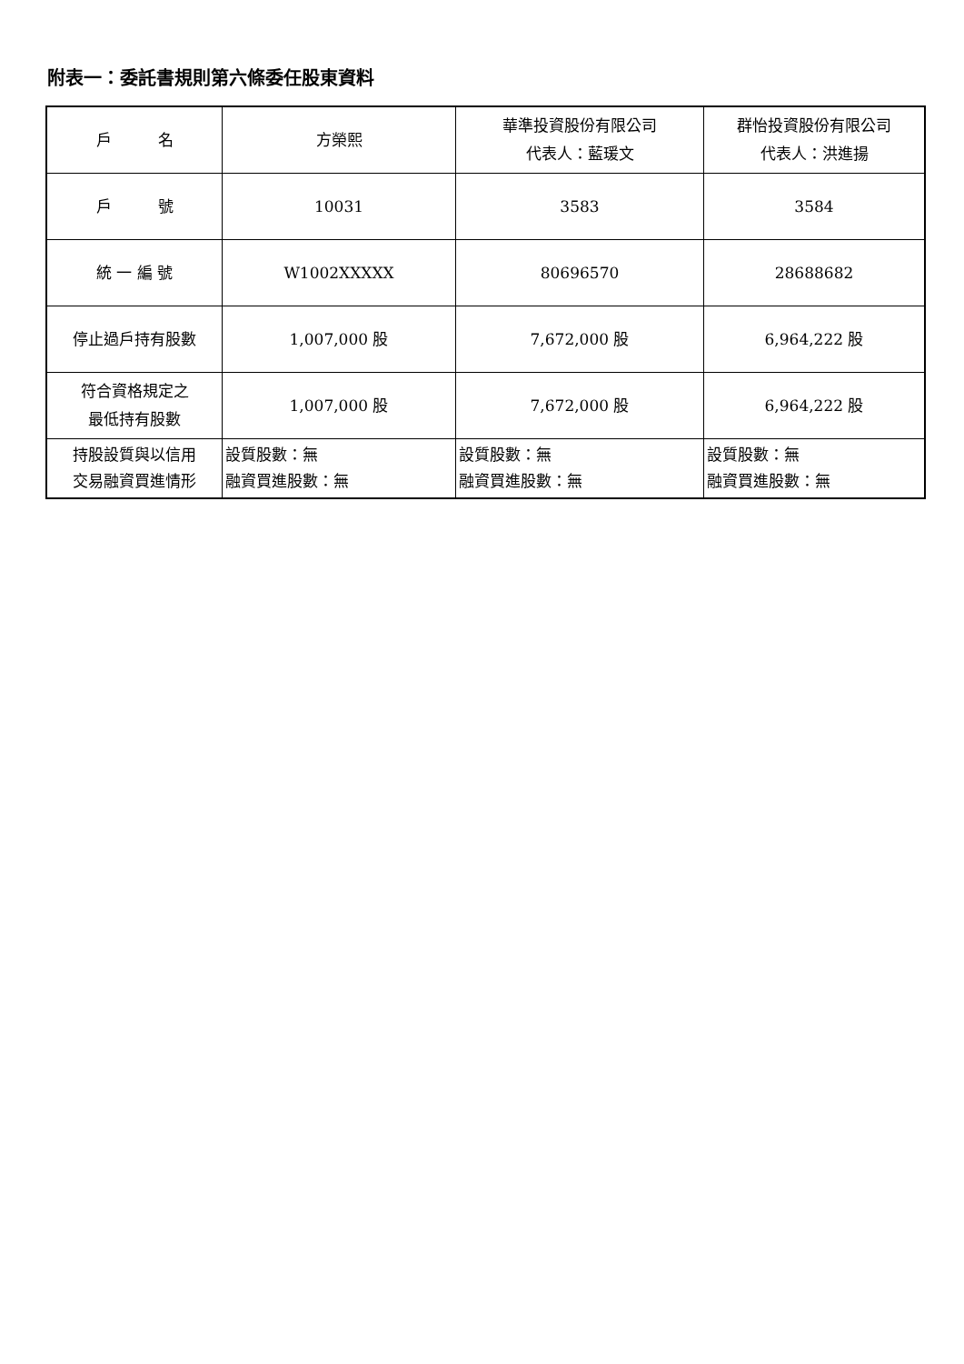附表一：委託書規則第六條委任股東資料
| 戶 名 | 方榮熙 | 華準投資股份有限公司 代表人：藍瑗文 | 群怡投資股份有限公司 代表人：洪進揚 |
| 戶 號 | 10031 | 3583 | 3584 |
| 統 一 編 號 | W1002XXXXX | 80696570 | 28688682 |
| 停止過戶持有股數 | 1,007,000 股 | 7,672,000 股 | 6,964,222 股 |
| 符合資格規定之 最低持有股數 | 1,007,000 股 | 7,672,000 股 | 6,964,222 股 |
| 持股設質與以信用 交易融資買進情形 | 設質股數：無 融資買進股數：無 | 設質股數：無 融資買進股數：無 | 設質股數：無 融資買進股數：無 |